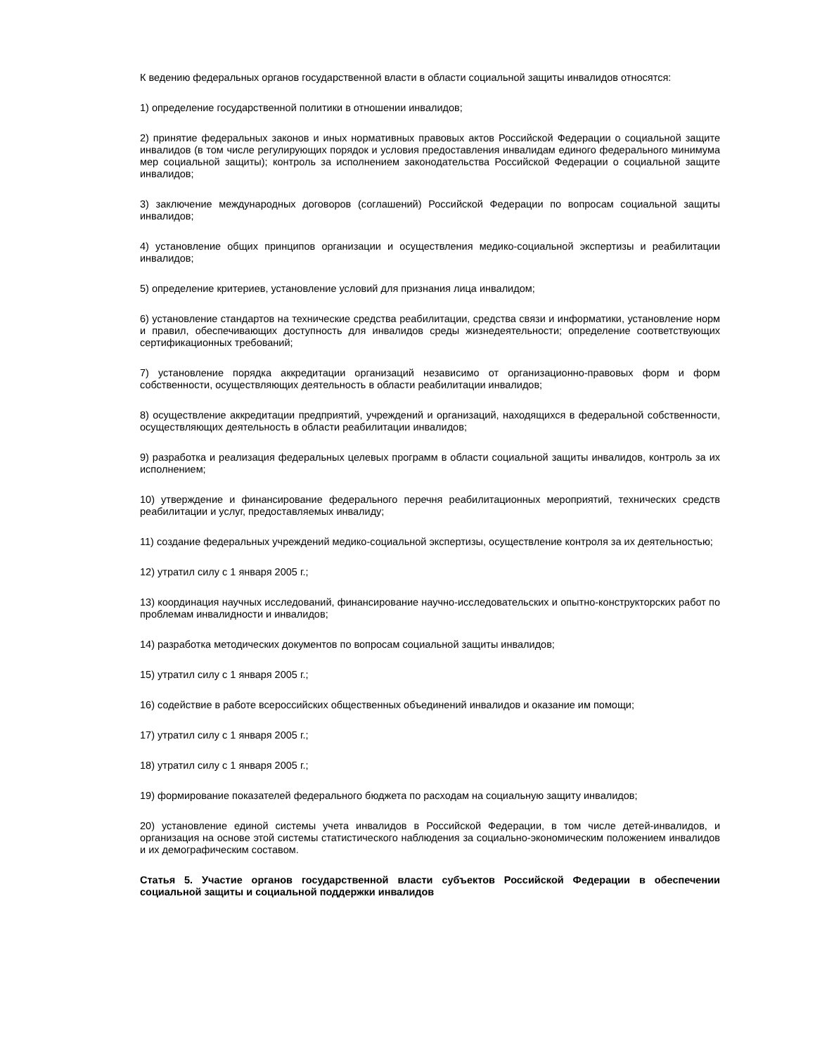К ведению федеральных органов государственной власти в области социальной защиты инвалидов относятся:
1) определение государственной политики в отношении инвалидов;
2) принятие федеральных законов и иных нормативных правовых актов Российской Федерации о социальной защите инвалидов (в том числе регулирующих порядок и условия предоставления инвалидам единого федерального минимума мер социальной защиты); контроль за исполнением законодательства Российской Федерации о социальной защите инвалидов;
3) заключение международных договоров (соглашений) Российской Федерации по вопросам социальной защиты инвалидов;
4) установление общих принципов организации и осуществления медико-социальной экспертизы и реабилитации инвалидов;
5) определение критериев, установление условий для признания лица инвалидом;
6) установление стандартов на технические средства реабилитации, средства связи и информатики, установление норм и правил, обеспечивающих доступность для инвалидов среды жизнедеятельности; определение соответствующих сертификационных требований;
7) установление порядка аккредитации организаций независимо от организационно-правовых форм и форм собственности, осуществляющих деятельность в области реабилитации инвалидов;
8) осуществление аккредитации предприятий, учреждений и организаций, находящихся в федеральной собственности, осуществляющих деятельность в области реабилитации инвалидов;
9) разработка и реализация федеральных целевых программ в области социальной защиты инвалидов, контроль за их исполнением;
10) утверждение и финансирование федерального перечня реабилитационных мероприятий, технических средств реабилитации и услуг, предоставляемых инвалиду;
11) создание федеральных учреждений медико-социальной экспертизы, осуществление контроля за их деятельностью;
12) утратил силу с 1 января 2005 г.;
13) координация научных исследований, финансирование научно-исследовательских и опытно-конструкторских работ по проблемам инвалидности и инвалидов;
14) разработка методических документов по вопросам социальной защиты инвалидов;
15) утратил силу с 1 января 2005 г.;
16) содействие в работе всероссийских общественных объединений инвалидов и оказание им помощи;
17) утратил силу с 1 января 2005 г.;
18) утратил силу с 1 января 2005 г.;
19) формирование показателей федерального бюджета по расходам на социальную защиту инвалидов;
20) установление единой системы учета инвалидов в Российской Федерации, в том числе детей-инвалидов, и организация на основе этой системы статистического наблюдения за социально-экономическим положением инвалидов и их демографическим составом.
Статья 5. Участие органов государственной власти субъектов Российской Федерации в обеспечении социальной защиты и социальной поддержки инвалидов